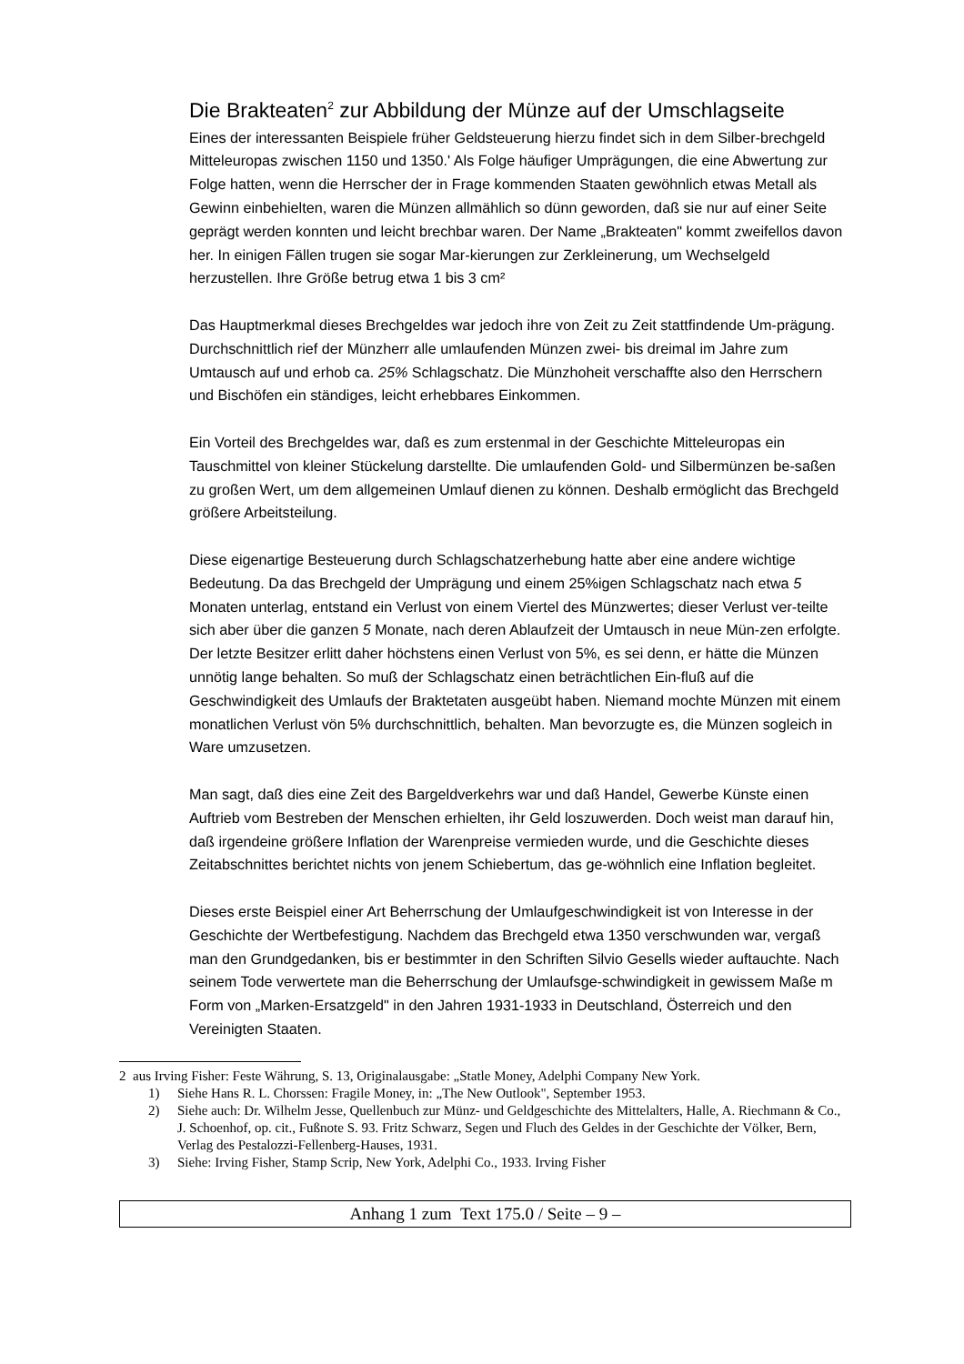Die Brakteaten<sup>2</sup> zur Abbildung der Münze auf der Umschlagseite
Eines der interessanten Beispiele früher Geldsteuerung hierzu findet sich in dem Silber-brechgeld Mitteleuropas zwischen 1150 und 1350.' Als Folge häufiger Umprägungen, die eine Abwertung zur Folge hatten, wenn die Herrscher der in Frage kommenden Staaten gewöhnlich etwas Metall als Gewinn einbehielten, waren die Münzen allmählich so dünn geworden, daß sie nur auf einer Seite geprägt werden konnten und leicht brechbar waren. Der Name „Brakteaten" kommt zweifellos davon her. In einigen Fällen trugen sie sogar Mar-kierungen zur Zerkleinerung, um Wechselgeld herzustellen. Ihre Größe betrug etwa 1 bis 3 cm²
Das Hauptmerkmal dieses Brechgeldes war jedoch ihre von Zeit zu Zeit stattfindende Um-prägung. Durchschnittlich rief der Münzherr alle umlaufenden Münzen zwei- bis dreimal im Jahre zum Umtausch auf und erhob ca. 25% Schlagschatz. Die Münzhoheit verschaffte also den Herrschern und Bischöfen ein ständiges, leicht erhebbares Einkommen.
Ein Vorteil des Brechgeldes war, daß es zum erstenmal in der Geschichte Mitteleuropas ein Tauschmittel von kleiner Stückelung darstellte. Die umlaufenden Gold- und Silbermünzen be-saßen zu großen Wert, um dem allgemeinen Umlauf dienen zu können. Deshalb ermöglicht das Brechgeld größere Arbeitsteilung.
Diese eigenartige Besteuerung durch Schlagschatzerhebung hatte aber eine andere wichtige Bedeutung. Da das Brechgeld der Umprägung und einem 25%igen Schlagschatz nach etwa 5 Monaten unterlag, entstand ein Verlust von einem Viertel des Münzwertes; dieser Verlust ver-teilte sich aber über die ganzen 5 Monate, nach deren Ablaufzeit der Umtausch in neue Mün-zen erfolgte. Der letzte Besitzer erlitt daher höchstens einen Verlust von 5%, es sei denn, er hätte die Münzen unnötig lange behalten. So muß der Schlagschatz einen beträchtlichen Ein-fluß auf die Geschwindigkeit des Umlaufs der Braktetaten ausgeübt haben. Niemand mochte Münzen mit einem monatlichen Verlust vön 5% durchschnittlich, behalten. Man bevorzugte es, die Münzen sogleich in Ware umzusetzen.
Man sagt, daß dies eine Zeit des Bargeldverkehrs war und daß Handel, Gewerbe Künste einen Auftrieb vom Bestreben der Menschen erhielten, ihr Geld loszuwerden. Doch weist man darauf hin, daß irgendeine größere Inflation der Warenpreise vermieden wurde, und die Geschichte dieses Zeitabschnittes berichtet nichts von jenem Schiebertum, das ge-wöhnlich eine Inflation begleitet.
Dieses erste Beispiel einer Art Beherrschung der Umlaufgeschwindigkeit ist von Interesse in der Geschichte der Wertbefestigung. Nachdem das Brechgeld etwa 1350 verschwunden war, vergaß man den Grundgedanken, bis er bestimmter in den Schriften Silvio Gesells wieder auftauchte. Nach seinem Tode verwertete man die Beherrschung der Umlaufsge-schwindigkeit in gewissem Maße m Form von „Marken-Ersatzgeld" in den Jahren 1931-1933 in Deutschland, Österreich und den Vereinigten Staaten.
2 aus Irving Fisher: Feste Währung, S. 13, Originalausgabe: „Statle Money, Adelphi Company New York.
1) Siehe Hans R. L. Chorssen: Fragile Money, in: „The New Outlook", September 1953.
2) Siehe auch: Dr. Wilhelm Jesse, Quellenbuch zur Münz- und Geldgeschichte des Mittelalters, Halle, A. Riechmann & Co., J. Schoenhof, op. cit., Fußnote S. 93. Fritz Schwarz, Segen und Fluch des Geldes in der Geschichte der Völker, Bern, Verlag des Pestalozzi-Fellenberg-Hauses, 1931.
3) Siehe: Irving Fisher, Stamp Scrip, New York, Adelphi Co., 1933. Irving Fisher
Anhang 1 zum Text 175.0 / Seite – 9 –